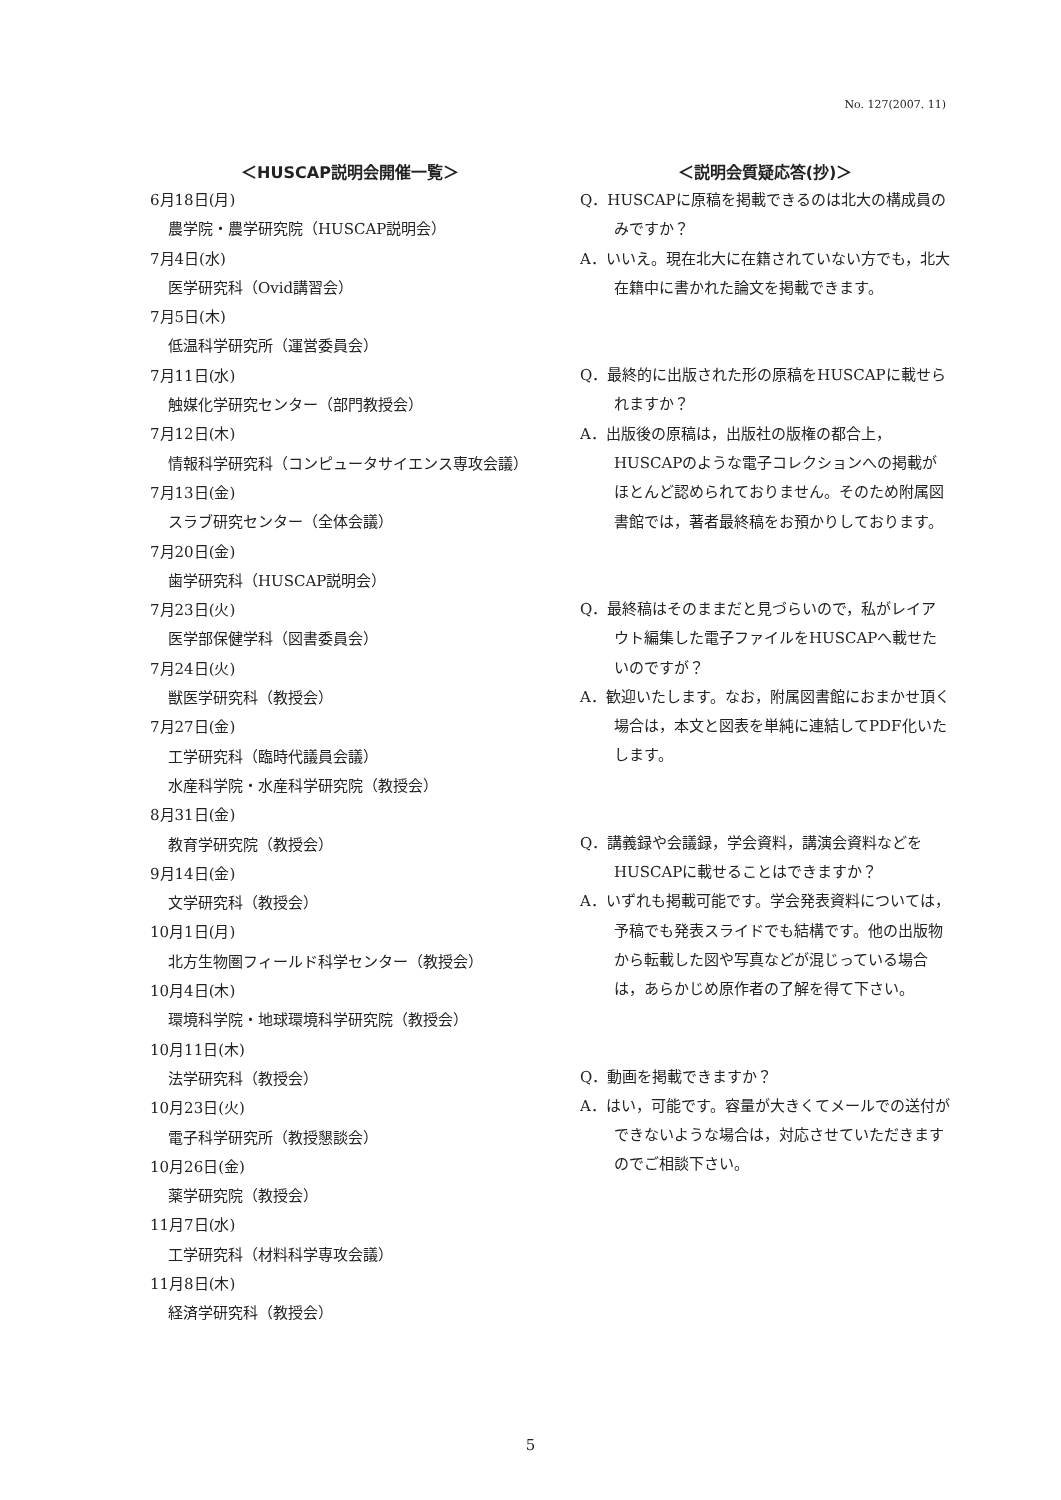No. 127(2007. 11)
＜HUSCAP説明会開催一覧＞
6月18日(月)
農学院・農学研究院（HUSCAP説明会）
7月4日(水)
医学研究科（Ovid講習会）
7月5日(木)
低温科学研究所（運営委員会）
7月11日(水)
触媒化学研究センター（部門教授会）
7月12日(木)
情報科学研究科（コンピュータサイエンス専攻会議）
7月13日(金)
スラブ研究センター（全体会議）
7月20日(金)
歯学研究科（HUSCAP説明会）
7月23日(火)
医学部保健学科（図書委員会）
7月24日(火)
獣医学研究科（教授会）
7月27日(金)
工学研究科（臨時代議員会議）
水産科学院・水産科学研究院（教授会）
8月31日(金)
教育学研究院（教授会）
9月14日(金)
文学研究科（教授会）
10月1日(月)
北方生物圏フィールド科学センター（教授会）
10月4日(木)
環境科学院・地球環境科学研究院（教授会）
10月11日(木)
法学研究科（教授会）
10月23日(火)
電子科学研究所（教授懇談会）
10月26日(金)
薬学研究院（教授会）
11月7日(水)
工学研究科（材料科学専攻会議）
11月8日(木)
経済学研究科（教授会）
＜説明会質疑応答(抄)＞
Q．HUSCAPに原稿を掲載できるのは北大の構成員のみですか？
A．いいえ。現在北大に在籍されていない方でも，北大在籍中に書かれた論文を掲載できます。
Q．最終的に出版された形の原稿をHUSCAPに載せられますか？
A．出版後の原稿は，出版社の版権の都合上，HUSCAPのような電子コレクションへの掲載がほとんど認められておりません。そのため附属図書館では，著者最終稿をお預かりしております。
Q．最終稿はそのままだと見づらいので，私がレイアウト編集した電子ファイルをHUSCAPへ載せたいのですが？
A．歓迎いたします。なお，附属図書館におまかせ頂く場合は，本文と図表を単純に連結してPDF化いたします。
Q．講義録や会議録，学会資料，講演会資料などをHUSCAPに載せることはできますか？
A．いずれも掲載可能です。学会発表資料については，予稿でも発表スライドでも結構です。他の出版物から転載した図や写真などが混じっている場合は，あらかじめ原作者の了解を得て下さい。
Q．動画を掲載できますか？
A．はい，可能です。容量が大きくてメールでの送付ができないような場合は，対応させていただきますのでご相談下さい。
5